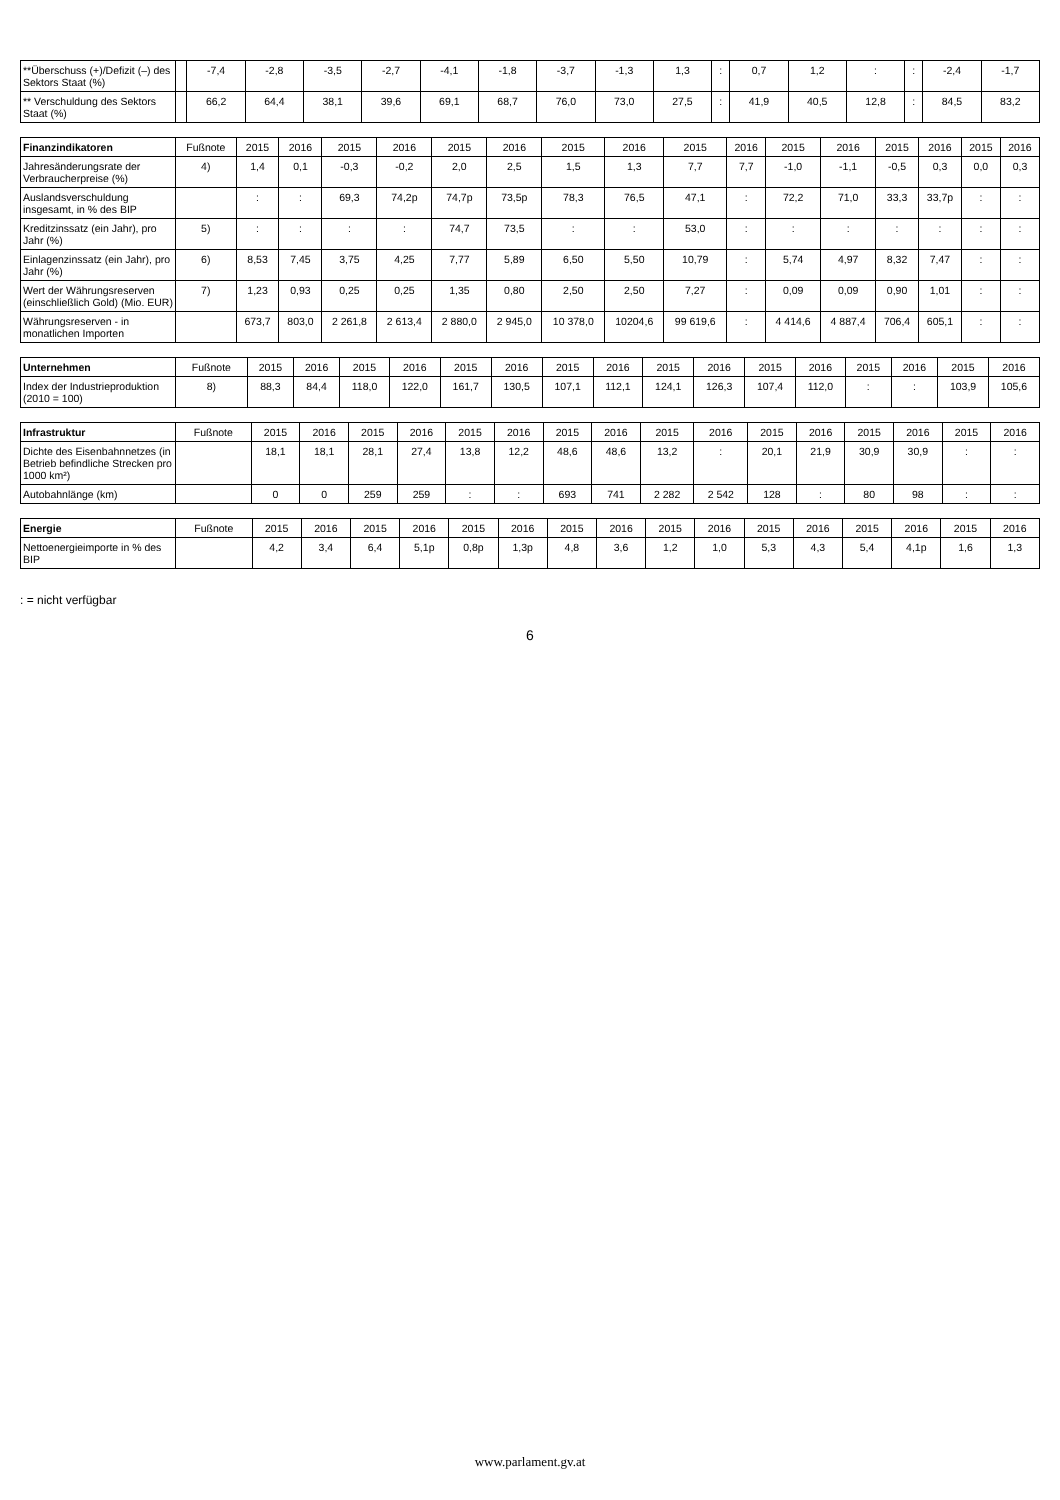| **Überschuss (+)/Defizit (–) des Sektors Staat (%) | | -7,4 | -2,8 | -3,5 | -2,7 | -4,1 | -1,8 | -3,7 | -1,3 | 1,3 | : | 0,7 | 1,2 | : | : | -2,4 | -1,7 |
| ** Verschuldung des Sektors Staat (%) | | 66,2 | 64,4 | 38,1 | 39,6 | 69,1 | 68,7 | 76,0 | 73,0 | 27,5 | : | 41,9 | 40,5 | 12,8 | : | 84,5 | 83,2 |
| Finanzindikatoren | Fußnote | 2015 | 2016 | 2015 | 2016 | 2015 | 2016 | 2015 | 2016 | 2015 | 2016 | 2015 | 2016 | 2015 | 2016 | 2015 | 2016 |
| --- | --- | --- | --- | --- | --- | --- | --- | --- | --- | --- | --- | --- | --- | --- | --- | --- | --- |
| Jahresänderungsrate der Verbraucherpreise (%) | 4) | 1,4 | 0,1 | -0,3 | -0,2 | 2,0 | 2,5 | 1,5 | 1,3 | 7,7 | 7,7 | -1,0 | -1,1 | -0,5 | 0,3 | 0,0 | 0,3 |
| Auslandsverschuldung insgesamt, in % des BIP | | : | : | 69,3 | 74,2p | 74,7p | 73,5p | 78,3 | 76,5 | 47,1 | : | 72,2 | 71,0 | 33,3 | 33,7p | : | : |
| Kreditzinssatz (ein Jahr), pro Jahr (%) | 5) | : | : | : | : | 74,7 | 73,5 | : | : | 53,0 | : | : | : | : | : | : | : |
| Einlagenzinssatz (ein Jahr), pro Jahr (%) | 6) | 8,53 | 7,45 | 3,75 | 4,25 | 7,77 | 5,89 | 6,50 | 5,50 | 10,79 | : | 5,74 | 4,97 | 8,32 | 7,47 | : | : |
| Wert der Währungsreserven (einschließlich Gold) (Mio. EUR) | 7) | 1,23 | 0,93 | 0,25 | 0,25 | 1,35 | 0,80 | 2,50 | 2,50 | 7,27 | : | 0,09 | 0,09 | 0,90 | 1,01 | : | : |
| Währungsreserven - in monatlichen Importen | | 673,7 | 803,0 | 2 261,8 | 2 613,4 | 2 880,0 | 2 945,0 | 10 378,0 | 10204,6 | 99 619,6 | : | 4 414,6 | 4 887,4 | 706,4 | 605,1 | : | : |
| Unternehmen | Fußnote | 2015 | 2016 | 2015 | 2016 | 2015 | 2016 | 2015 | 2016 | 2015 | 2016 | 2015 | 2016 | 2015 | 2016 | 2015 | 2016 |
| --- | --- | --- | --- | --- | --- | --- | --- | --- | --- | --- | --- | --- | --- | --- | --- | --- | --- |
| Index der Industrieproduktion (2010 = 100) | 8) | 88,3 | 84,4 | 118,0 | 122,0 | 161,7 | 130,5 | 107,1 | 112,1 | 124,1 | 126,3 | 107,4 | 112,0 | : | : | 103,9 | 105,6 |
| Infrastruktur | Fußnote | 2015 | 2016 | 2015 | 2016 | 2015 | 2016 | 2015 | 2016 | 2015 | 2016 | 2015 | 2016 | 2015 | 2016 | 2015 | 2016 |
| --- | --- | --- | --- | --- | --- | --- | --- | --- | --- | --- | --- | --- | --- | --- | --- | --- | --- |
| Dichte des Eisenbahnnetzes (in Betrieb befindliche Strecken pro 1000 km²) | | 18,1 | 18,1 | 28,1 | 27,4 | 13,8 | 12,2 | 48,6 | 48,6 | 13,2 | : | 20,1 | 21,9 | 30,9 | 30,9 | : | : |
| Autobahnlänge (km) | | 0 | 0 | 259 | 259 | : | : | 693 | 741 | 2 282 | 2 542 | 128 | : | 80 | 98 | : | : |
| Energie | Fußnote | 2015 | 2016 | 2015 | 2016 | 2015 | 2016 | 2015 | 2016 | 2015 | 2016 | 2015 | 2016 | 2015 | 2016 | 2015 | 2016 |
| --- | --- | --- | --- | --- | --- | --- | --- | --- | --- | --- | --- | --- | --- | --- | --- | --- | --- |
| Nettoenergieimporte in % des BIP | | 4,2 | 3,4 | 6,4 | 5,1p | 0,8p | 1,3p | 4,8 | 3,6 | 1,2 | 1,0 | 5,3 | 4,3 | 5,4 | 4,1p | 1,6 | 1,3 |
: = nicht verfügbar
6
www.parlament.gv.at